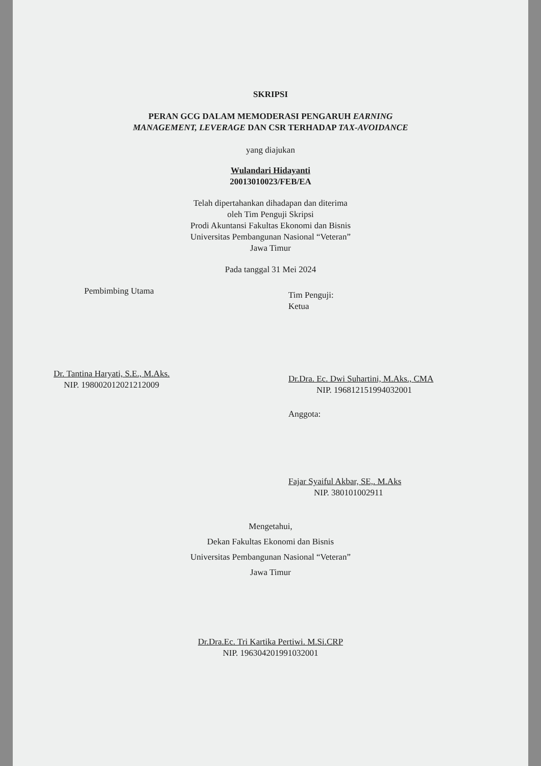SKRIPSI
PERAN GCG DALAM MEMODERASI PENGARUH EARNING
MANAGEMENT, LEVERAGE DAN CSR TERHADAP TAX-AVOIDANCE
yang diajukan
Wulandari Hidayanti
20013010023/FEB/EA
Telah dipertahankan dihadapan dan diterima
oleh Tim Penguji Skripsi
Prodi Akuntansi Fakultas Ekonomi dan Bisnis
Universitas Pembangunan Nasional “Veteran”
Jawa Timur
Pada tanggal 31 Mei 2024
Pembimbing Utama
Dr. Tantina Haryati, S.E., M.Aks.
NIP. 198002012021212009
Tim Penguji:
Ketua
Dr.Dra. Ec. Dwi Suhartini, M.Aks., CMA
NIP. 196812151994032001
Anggota:
Fajar Syaiful Akbar, SE,. M.Aks
NIP. 380101002911
Mengetahui,
Dekan Fakultas Ekonomi dan Bisnis
Universitas Pembangunan Nasional “Veteran”
Jawa Timur
Dr.Dra.Ec. Tri Kartika Pertiwi. M.Si.CRP
NIP. 196304201991032001